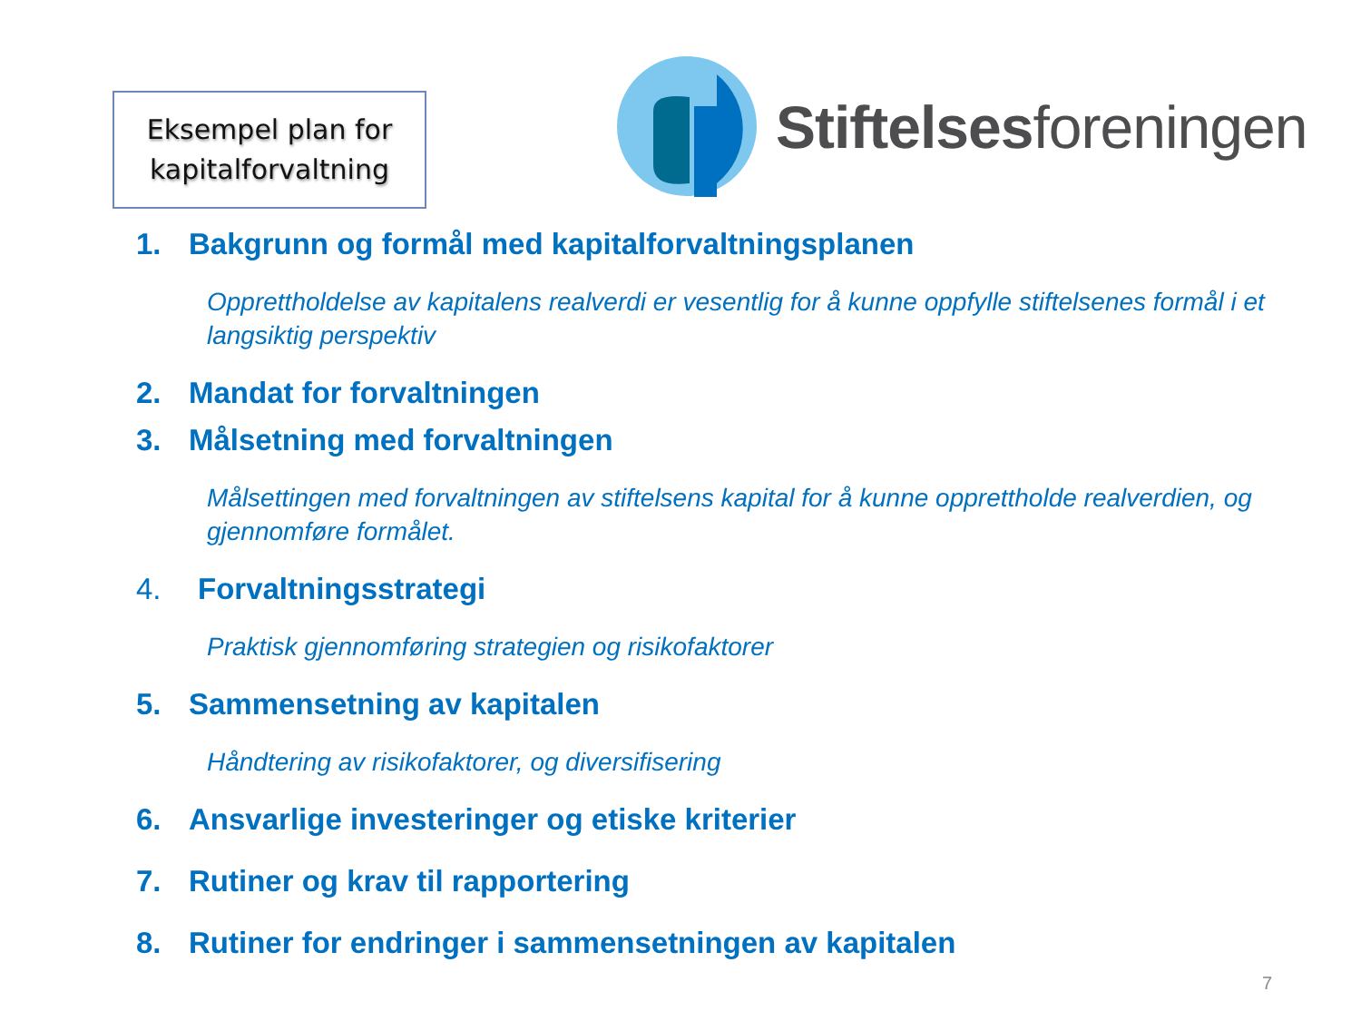Eksempel plan for
kapitalforvaltning
Stiftelsesforeningen
1. Bakgrunn og formål med kapitalforvaltningsplanen
Opprettholdelse av kapitalens realverdi er vesentlig for å kunne oppfylle stiftelsenes formål i et langsiktig perspektiv
2. Mandat for forvaltningen
3. Målsetning med forvaltningen
Målsettingen med forvaltningen av stiftelsens kapital for å kunne opprettholde realverdien, og gjennomføre formålet.
4. Forvaltningsstrategi
Praktisk gjennomføring strategien og risikofaktorer
5. Sammensetning av kapitalen
Håndtering av risikofaktorer, og diversifisering
6. Ansvarlige investeringer og etiske kriterier
7. Rutiner og krav til rapportering
8. Rutiner for endringer i sammensetningen av kapitalen
7